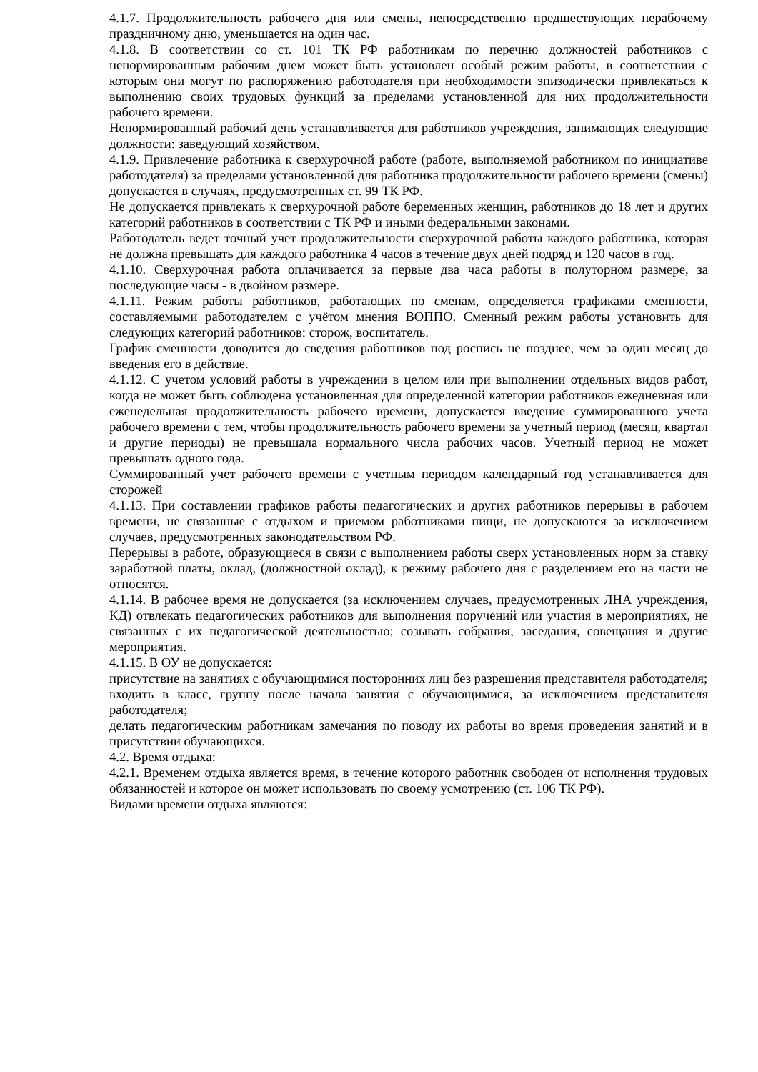4.1.7. Продолжительность рабочего дня или смены, непосредственно предшествующих нерабочему праздничному дню, уменьшается на один час.
4.1.8. В соответствии со ст. 101 ТК РФ работникам по перечню должностей работников с ненормированным рабочим днем может быть установлен особый режим работы, в соответствии с которым они могут по распоряжению работодателя при необходимости эпизодически привлекаться к выполнению своих трудовых функций за пределами установленной для них продолжительности рабочего времени.
Ненормированный рабочий день устанавливается для работников учреждения, занимающих следующие должности: заведующий хозяйством.
4.1.9. Привлечение работника к сверхурочной работе (работе, выполняемой работником по инициативе работодателя) за пределами установленной для работника продолжительности рабочего времени (смены) допускается в случаях, предусмотренных ст. 99 ТК РФ.
Не допускается привлекать к сверхурочной работе беременных женщин, работников до 18 лет и других категорий работников в соответствии с ТК РФ и иными федеральными законами.
Работодатель ведет точный учет продолжительности сверхурочной работы каждого работника, которая не должна превышать для каждого работника 4 часов в течение двух дней подряд и 120 часов в год.
4.1.10. Сверхурочная работа оплачивается за первые два часа работы в полуторном размере, за последующие часы - в двойном размере.
4.1.11. Режим работы работников, работающих по сменам, определяется графиками сменности, составляемыми работодателем с учётом мнения ВОППО. Сменный режим работы установить для следующих категорий работников: сторож, воспитатель.
График сменности доводится до сведения работников под роспись не позднее, чем за один месяц до введения его в действие.
4.1.12. С учетом условий работы в учреждении в целом или при выполнении отдельных видов работ, когда не может быть соблюдена установленная для определенной категории работников ежедневная или еженедельная продолжительность рабочего времени, допускается введение суммированного учета рабочего времени с тем, чтобы продолжительность рабочего времени за учетный период (месяц, квартал и другие периоды) не превышала нормального числа рабочих часов. Учетный период не может превышать одного года.
Суммированный учет рабочего времени с учетным периодом календарный год устанавливается для сторожей
4.1.13. При составлении графиков работы педагогических и других работников перерывы в рабочем времени, не связанные с отдыхом и приемом работниками пищи, не допускаются за исключением случаев, предусмотренных законодательством РФ.
Перерывы в работе, образующиеся в связи с выполнением работы сверх установленных норм за ставку заработной платы, оклад, (должностной оклад), к режиму рабочего дня с разделением его на части не относятся.
4.1.14. В рабочее время не допускается (за исключением случаев, предусмотренных ЛНА учреждения, КД) отвлекать педагогических работников для выполнения поручений или участия в мероприятиях, не связанных с их педагогической деятельностью; созывать собрания, заседания, совещания и другие мероприятия.
4.1.15. В ОУ не допускается:
присутствие на занятиях с обучающимися посторонних лиц без разрешения представителя работодателя;
входить в класс, группу после начала занятия с обучающимися, за исключением представителя работодателя;
делать педагогическим работникам замечания по поводу их работы во время проведения занятий и в присутствии обучающихся.
4.2. Время отдыха:
4.2.1. Временем отдыха является время, в течение которого работник свободен от исполнения трудовых обязанностей и которое он может использовать по своему усмотрению (ст. 106 ТК РФ).
Видами времени отдыха являются: